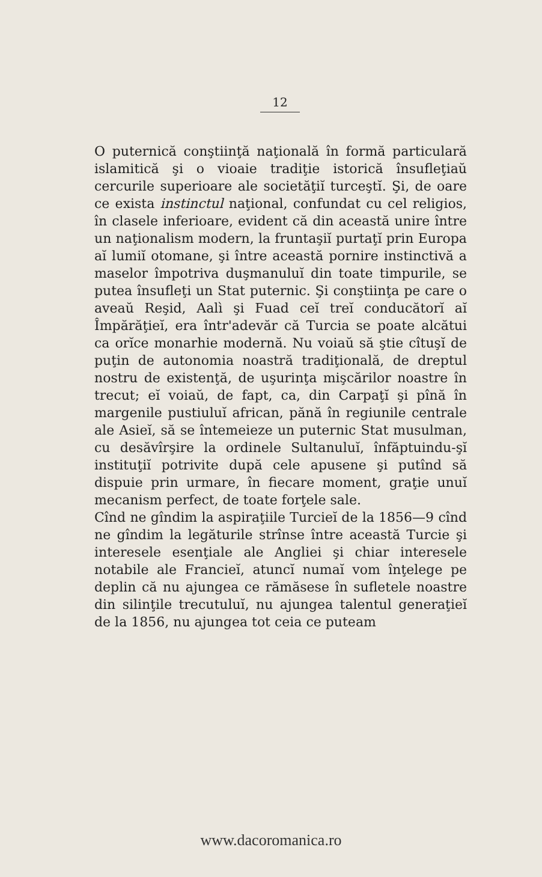12
O puternică conştiinţă naţională în formă particulară islamitică şi o vioaie tradiţie istorică însufleţiaŭ cercurile superioare ale societăţiĭ turceştĭ. Şi, de oare ce exista instinctul naţional, confundat cu cel religios, în clasele inferioare, evident că din această unire între un naţionalism modern, la fruntaşiĭ purtaţĭ prin Europa aĭ lumiĭ otomane, şi între această pornire instinctivă a maselor împotriva duşmanuluĭ din toate timpurile, se putea însufleţi un Stat puternic. Şi conştiinţa pe care o aveaŭ Reşid, Aalì şi Fuad ceĭ treĭ conducătorĭ aĭ Împărăţieĭ, era într'adevăr că Turcia se poate alcătui ca orĭce monarhie modernă. Nu voiaŭ să ştie cîtuşĭ de puţin de autonomia noastră tradiţională, de dreptul nostru de existenţă, de uşurinţa mişcărilor noastre în trecut; eĭ voiaŭ, de fapt, ca, din Carpaţĭ şi pînă în margenile pustiuluĭ african, pănă în regiunile centrale ale Asieĭ, să se întemeieze un puternic Stat musulman, cu desăvîrşire la ordinele Sultanuluĭ, înfăptuindu-şĭ instituţiĭ potrivite după cele apusene şi putînd să dispuie prin urmare, în fiecare moment, graţie unuĭ mecanism perfect, de toate forţele sale.
Cînd ne gîndim la aspiraţiile Turcieĭ de la 1856—9 cînd ne gîndim la legăturile strînse între această Turcie şi interesele esenţiale ale Angliei şi chiar interesele notabile ale Francieĭ, atuncĭ numaĭ vom înţelege pe deplin că nu ajungea ce rămăsese în sufletele noastre din silinţile trecutuluĭ, nu ajungea talentul generaţieĭ de la 1856, nu ajungea tot ceia ce puteam
www.dacoromanica.ro